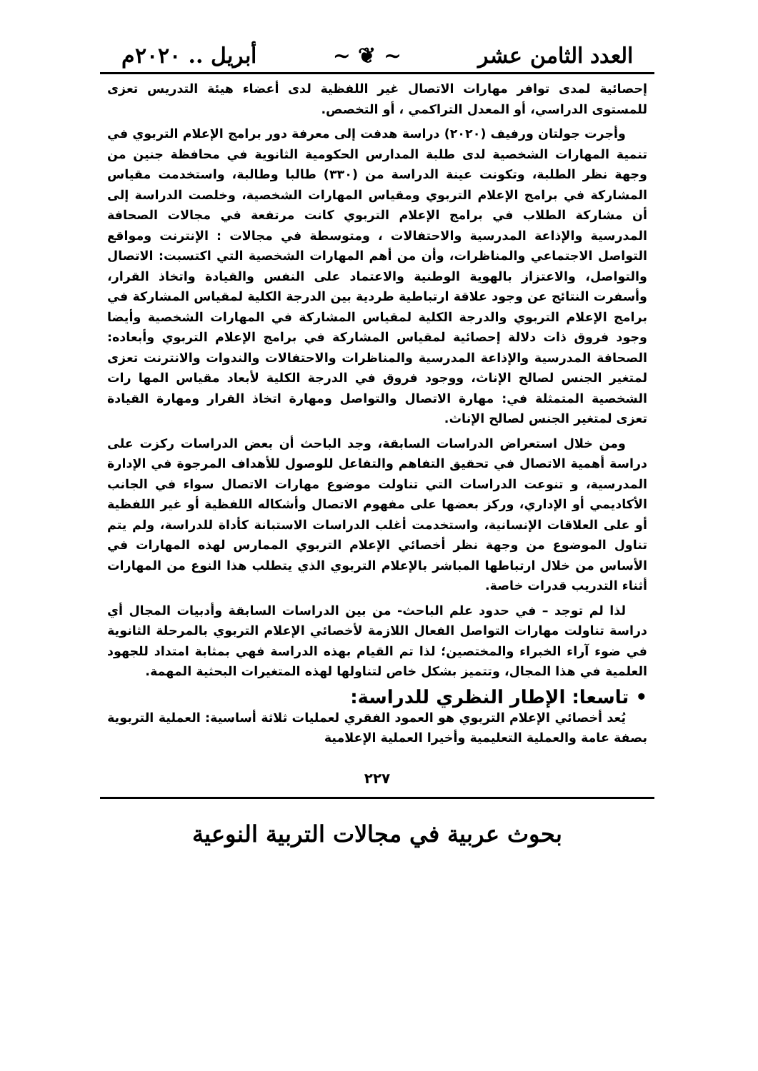العدد الثامن عشر ~ ❦ ~ أبريل .. ٢٠٢٠م
إحصائية لمدى توافر مهارات الاتصال غير اللفظية لدى أعضاء هيئة التدريس تعزى للمستوى الدراسي، أو المعدل التراكمي ، أو التخصص.
وأجرت جولتان ورفيف (٢٠٢٠) دراسة هدفت إلى معرفة دور برامج الإعلام التربوي في تنمية المهارات الشخصية لدى طلبة المدارس الحكومية الثانوية في محافظة جنين من وجهة نظر الطلبة، وتكونت عينة الدراسة من (٣٣٠) طالبا وطالبة، واستخدمت مقياس المشاركة في برامج الإعلام التربوي ومقياس المهارات الشخصية، وخلصت الدراسة إلى أن مشاركة الطلاب في برامج الإعلام التربوي كانت مرتفعة في مجالات الصحافة المدرسية والإذاعة المدرسية والاحتفالات ، ومتوسطة في مجالات : الإنترنت ومواقع التواصل الاجتماعي والمناظرات، وأن من أهم المهارات الشخصية التي اكتسبت: الاتصال والتواصل، والاعتزاز بالهوية الوطنية والاعتماد على النفس والقيادة واتخاذ القرار، وأسفرت النتائج عن وجود علاقة ارتباطية طردية بين الدرجة الكلية لمقياس المشاركة في برامج الإعلام التربوي والدرجة الكلية لمقياس المشاركة في المهارات الشخصية وأيضا وجود فروق ذات دلالة إحصائية لمقياس المشاركة في برامج الإعلام التربوي وأبعاده: الصحافة المدرسية والإذاعة المدرسية والمناظرات والاحتفالات والندوات والانترنت تعزى لمتغير الجنس لصالح الإناث، ووجود فروق في الدرجة الكلية لأبعاد مقياس المها رات الشخصية المتمثلة في: مهارة الاتصال والتواصل ومهارة اتخاذ القرار ومهارة القيادة تعزى لمتغير الجنس لصالح الإناث.
ومن خلال استعراض الدراسات السابقة، وجد الباحث أن بعض الدراسات ركزت على دراسة أهمية الاتصال في تحقيق التفاهم والتفاعل للوصول للأهداف المرجوة في الإدارة المدرسية، و تنوعت الدراسات التي تناولت موضوع مهارات الاتصال سواء في الجانب الأكاديمي أو الإداري، وركز بعضها على مفهوم الاتصال وأشكاله اللفظية أو غير اللفظية أو على العلاقات الإنسانية، واستخدمت أغلب الدراسات الاستبانة كأداة للدراسة، ولم يتم تناول الموضوع من وجهة نظر أخصائي الإعلام التربوي الممارس لهذه المهارات في الأساس من خلال ارتباطها المباشر بالإعلام التربوي الذي يتطلب هذا النوع من المهارات أثناء التدريب قدرات خاصة.
لذا لم توجد – في حدود علم الباحث- من بين الدراسات السابقة وأدبيات المجال أي دراسة تناولت مهارات التواصل الفعال اللازمة لأخصائي الإعلام التربوي بالمرحلة الثانوية في ضوء آراء الخبراء والمختصين؛ لذا تم القيام بهذه الدراسة فهي بمثابة امتداد للجهود العلمية في هذا المجال، وتتميز بشكل خاص لتناولها لهذه المتغيرات البحثية المهمة.
• تاسعا: الإطار النظري للدراسة:
يُعد أخصائي الإعلام التربوي هو العمود الفقري لعمليات ثلاثة أساسية: العملية التربوية بصفة عامة والعملية التعليمية وأخيرا العملية الإعلامية
٢٢٧
بحوث عربية في مجالات التربية النوعية